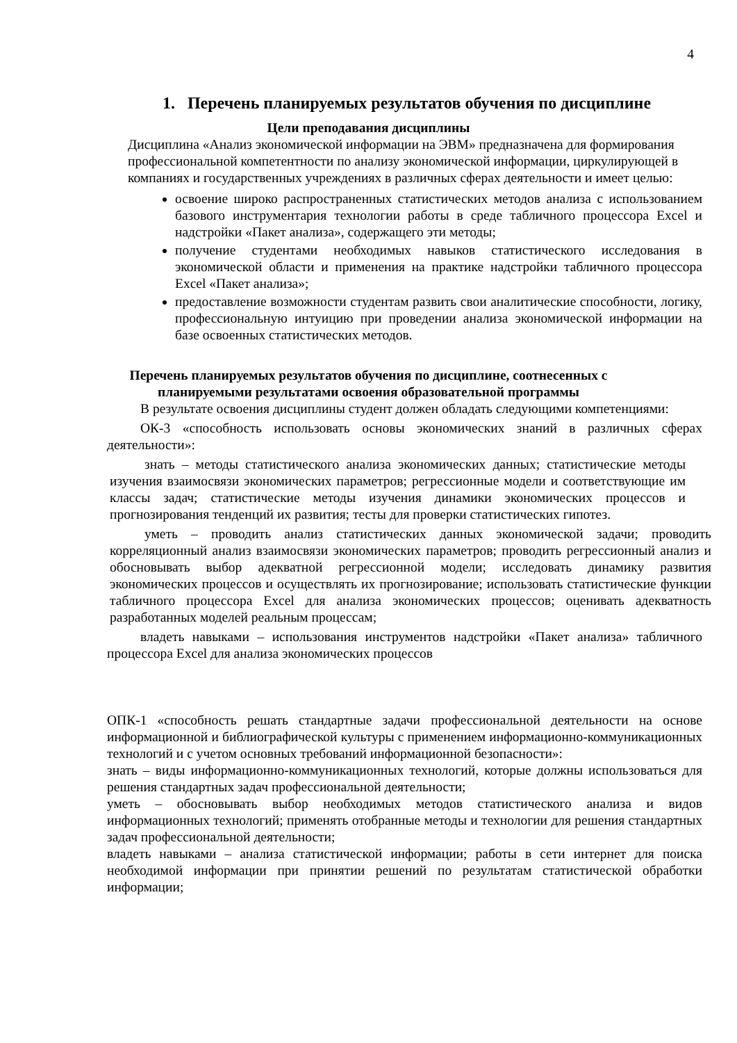4
1. Перечень планируемых результатов обучения по дисциплине
Цели преподавания дисциплины
Дисциплина «Анализ экономической информации на ЭВМ» предназначена для формирования профессиональной компетентности по анализу экономической информации, циркулирующей в компаниях и государственных учреждениях в различных сферах деятельности и имеет целью:
освоение широко распространенных статистических методов анализа с использованием базового инструментария технологии работы в среде табличного процессора Excel и надстройки «Пакет анализа», содержащего эти методы;
получение студентами необходимых навыков статистического исследования в экономической области и применения на практике надстройки табличного процессора Excel «Пакет анализа»;
предоставление возможности студентам развить свои аналитические способности, логику, профессиональную интуицию при проведении анализа экономической информации на базе освоенных статистических методов.
Перечень планируемых результатов обучения по дисциплине, соотнесенных с
планируемыми результатами освоения образовательной программы
В результате освоения дисциплины студент должен обладать следующими компетенциями:
ОК-3 «способность использовать основы экономических знаний в различных сферах деятельности»:
знать – методы статистического анализа экономических данных; статистические методы изучения взаимосвязи экономических параметров; регрессионные модели и соответствующие им классы задач; статистические методы изучения динамики экономических процессов и прогнозирования тенденций их развития; тесты для проверки статистических гипотез.
уметь – проводить анализ статистических данных экономической задачи; проводить корреляционный анализ взаимосвязи экономических параметров; проводить регрессионный анализ и обосновывать выбор адекватной регрессионной модели; исследовать динамику развития экономических процессов и осуществлять их прогнозирование; использовать статистические функции табличного процессора Excel для анализа экономических процессов; оценивать адекватность разработанных моделей реальным процессам;
владеть навыками – использования инструментов надстройки «Пакет анализа» табличного процессора Excel для анализа экономических процессов
ОПК-1 «способность решать стандартные задачи профессиональной деятельности на основе информационной и библиографической культуры с применением информационно-коммуникационных технологий и с учетом основных требований информационной безопасности»:
знать – виды информационно-коммуникационных технологий, которые должны использоваться для решения стандартных задач профессиональной деятельности;
уметь – обосновывать выбор необходимых методов статистического анализа и видов информационных технологий; применять отобранные методы и технологии для решения стандартных задач профессиональной деятельности;
владеть навыками – анализа статистической информации; работы в сети интернет для поиска необходимой информации при принятии решений по результатам статистической обработки информации;